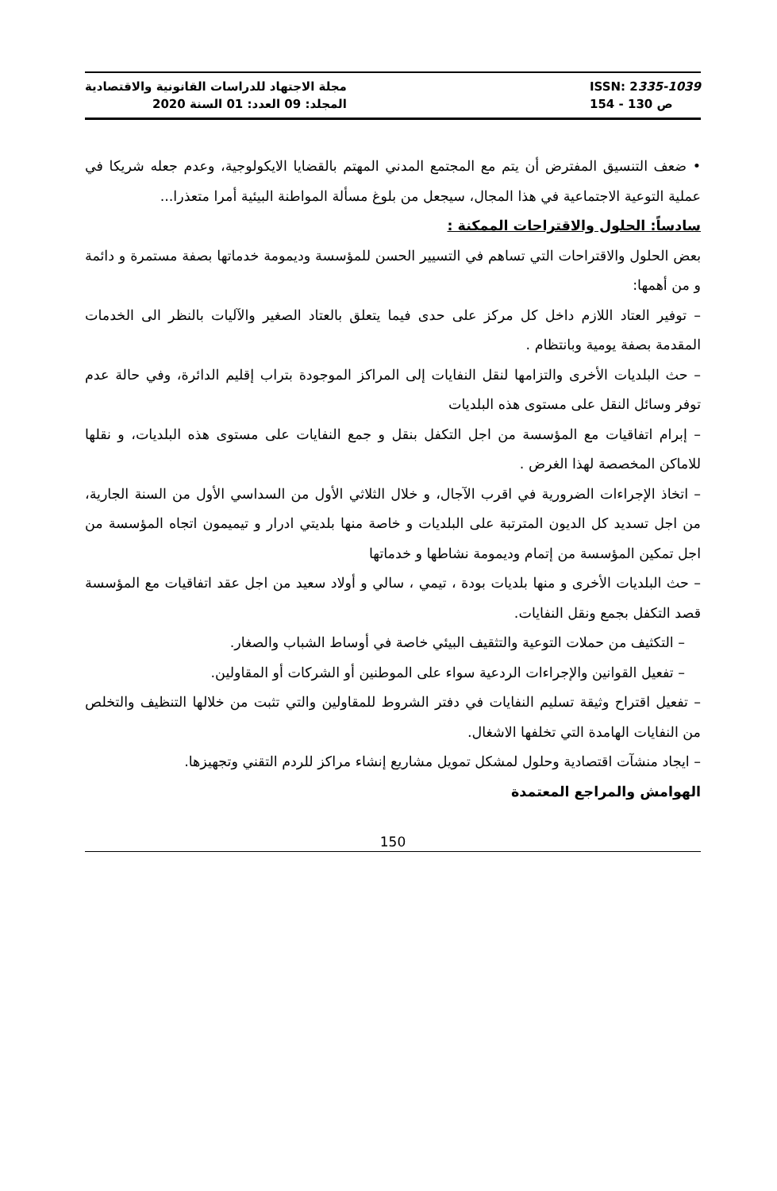مجلة الاجتهاد للدراسات القانونية والاقتصادية
المجلد: 09 العدد: 01 السنة 2020
ISSN: 2335-1039
154 - 130 ص
• ضعف التنسيق المفترض أن يتم مع المجتمع المدني المهتم بالقضايا الايكولوجية، وعدم جعله شريكا في عملية التوعية الاجتماعية في هذا المجال، سيجعل من بلوغ مسألة المواطنة البيئية أمرا متعذرا...
سادساً: الحلول والاقتراحات الممكنة :
بعض الحلول والاقتراحات التي تساهم في التسيير الحسن للمؤسسة وديمومة خدماتها بصفة مستمرة و دائمة و من أهمها:
– توفير العتاد اللازم داخل كل مركز على حدى فيما يتعلق بالعتاد الصغير والآليات بالنظر الى الخدمات المقدمة بصفة يومية وبانتظام .
– حث البلديات الأخرى والتزامها لنقل النفايات إلى المراكز الموجودة بتراب إقليم الدائرة، وفي حالة عدم توفر وسائل النقل على مستوى هذه البلديات
– إبرام اتفاقيات مع المؤسسة من اجل التكفل بنقل و جمع النفايات على مستوى هذه البلديات، و نقلها للاماكن المخصصة لهذا الغرض .
– اتخاذ الإجراءات الضرورية في اقرب الآجال، و خلال الثلاثي الأول من السداسي الأول من السنة الجارية، من اجل تسديد كل الديون المترتبة على البلديات و خاصة منها بلديتي ادرار و تيميمون اتجاه المؤسسة من اجل تمكين المؤسسة من إتمام وديمومة نشاطها و خدماتها
– حث البلديات الأخرى و منها بلديات بودة ، تيمي ، سالي و أولاد سعيد من اجل عقد اتفاقيات مع المؤسسة قصد التكفل بجمع ونقل النفايات.
– التكثيف من حملات التوعية والتثقيف البيئي خاصة في أوساط الشباب والصغار.
– تفعيل القوانين والإجراءات الردعية سواء على الموطنين أو الشركات أو المقاولين.
– تفعيل اقتراح وثيقة تسليم النفايات في دفتر الشروط للمقاولين والتي تثبت من خلالها التنظيف والتخلص من النفايات الهامدة التي تخلفها الاشغال.
– ايجاد منشآت اقتصادية وحلول لمشكل تمويل مشاريع إنشاء مراكز للردم التقني وتجهيزها.
الهوامش والمراجع المعتمدة
150